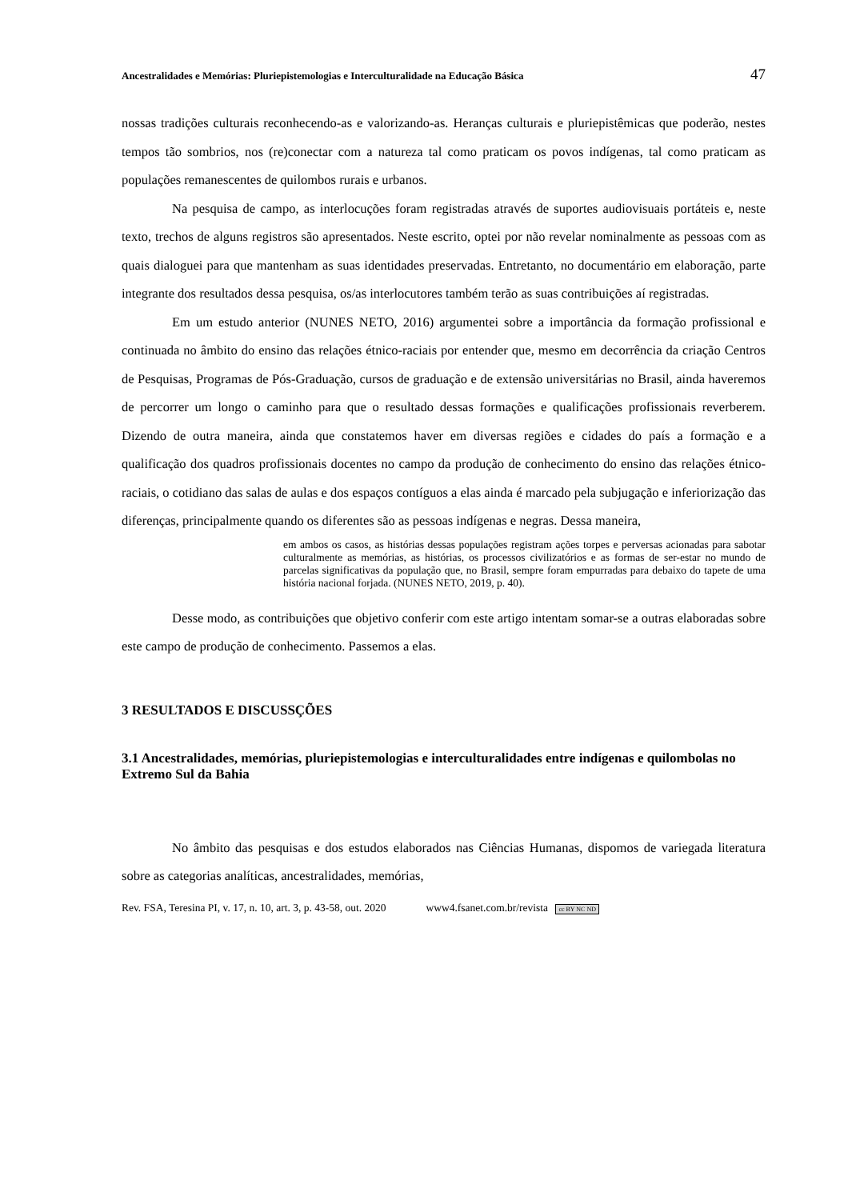Ancestralidades e Memórias: Pluriepistemologias e Interculturalidade na Educação Básica 47
nossas tradições culturais reconhecendo-as e valorizando-as. Heranças culturais e pluriepistêmicas que poderão, nestes tempos tão sombrios, nos (re)conectar com a natureza tal como praticam os povos indígenas, tal como praticam as populações remanescentes de quilombos rurais e urbanos.
Na pesquisa de campo, as interlocuções foram registradas através de suportes audiovisuais portáteis e, neste texto, trechos de alguns registros são apresentados. Neste escrito, optei por não revelar nominalmente as pessoas com as quais dialoguei para que mantenham as suas identidades preservadas. Entretanto, no documentário em elaboração, parte integrante dos resultados dessa pesquisa, os/as interlocutores também terão as suas contribuições aí registradas.
Em um estudo anterior (NUNES NETO, 2016) argumentei sobre a importância da formação profissional e continuada no âmbito do ensino das relações étnico-raciais por entender que, mesmo em decorrência da criação Centros de Pesquisas, Programas de Pós-Graduação, cursos de graduação e de extensão universitárias no Brasil, ainda haveremos de percorrer um longo o caminho para que o resultado dessas formações e qualificações profissionais reverberem. Dizendo de outra maneira, ainda que constatemos haver em diversas regiões e cidades do país a formação e a qualificação dos quadros profissionais docentes no campo da produção de conhecimento do ensino das relações étnico-raciais, o cotidiano das salas de aulas e dos espaços contíguos a elas ainda é marcado pela subjugação e inferiorização das diferenças, principalmente quando os diferentes são as pessoas indígenas e negras. Dessa maneira,
em ambos os casos, as histórias dessas populações registram ações torpes e perversas acionadas para sabotar culturalmente as memórias, as histórias, os processos civilizatórios e as formas de ser-estar no mundo de parcelas significativas da população que, no Brasil, sempre foram empurradas para debaixo do tapete de uma história nacional forjada. (NUNES NETO, 2019, p. 40).
Desse modo, as contribuições que objetivo conferir com este artigo intentam somar-se a outras elaboradas sobre este campo de produção de conhecimento. Passemos a elas.
3 RESULTADOS E DISCUSSÇÕES
3.1 Ancestralidades, memórias, pluriepistemologias e interculturalidades entre indígenas e quilombolas no Extremo Sul da Bahia
No âmbito das pesquisas e dos estudos elaborados nas Ciências Humanas, dispomos de variegada literatura sobre as categorias analíticas, ancestralidades, memórias,
Rev. FSA, Teresina PI, v. 17, n. 10, art. 3, p. 43-58, out. 2020 www4.fsanet.com.br/revista cc BY NC ND